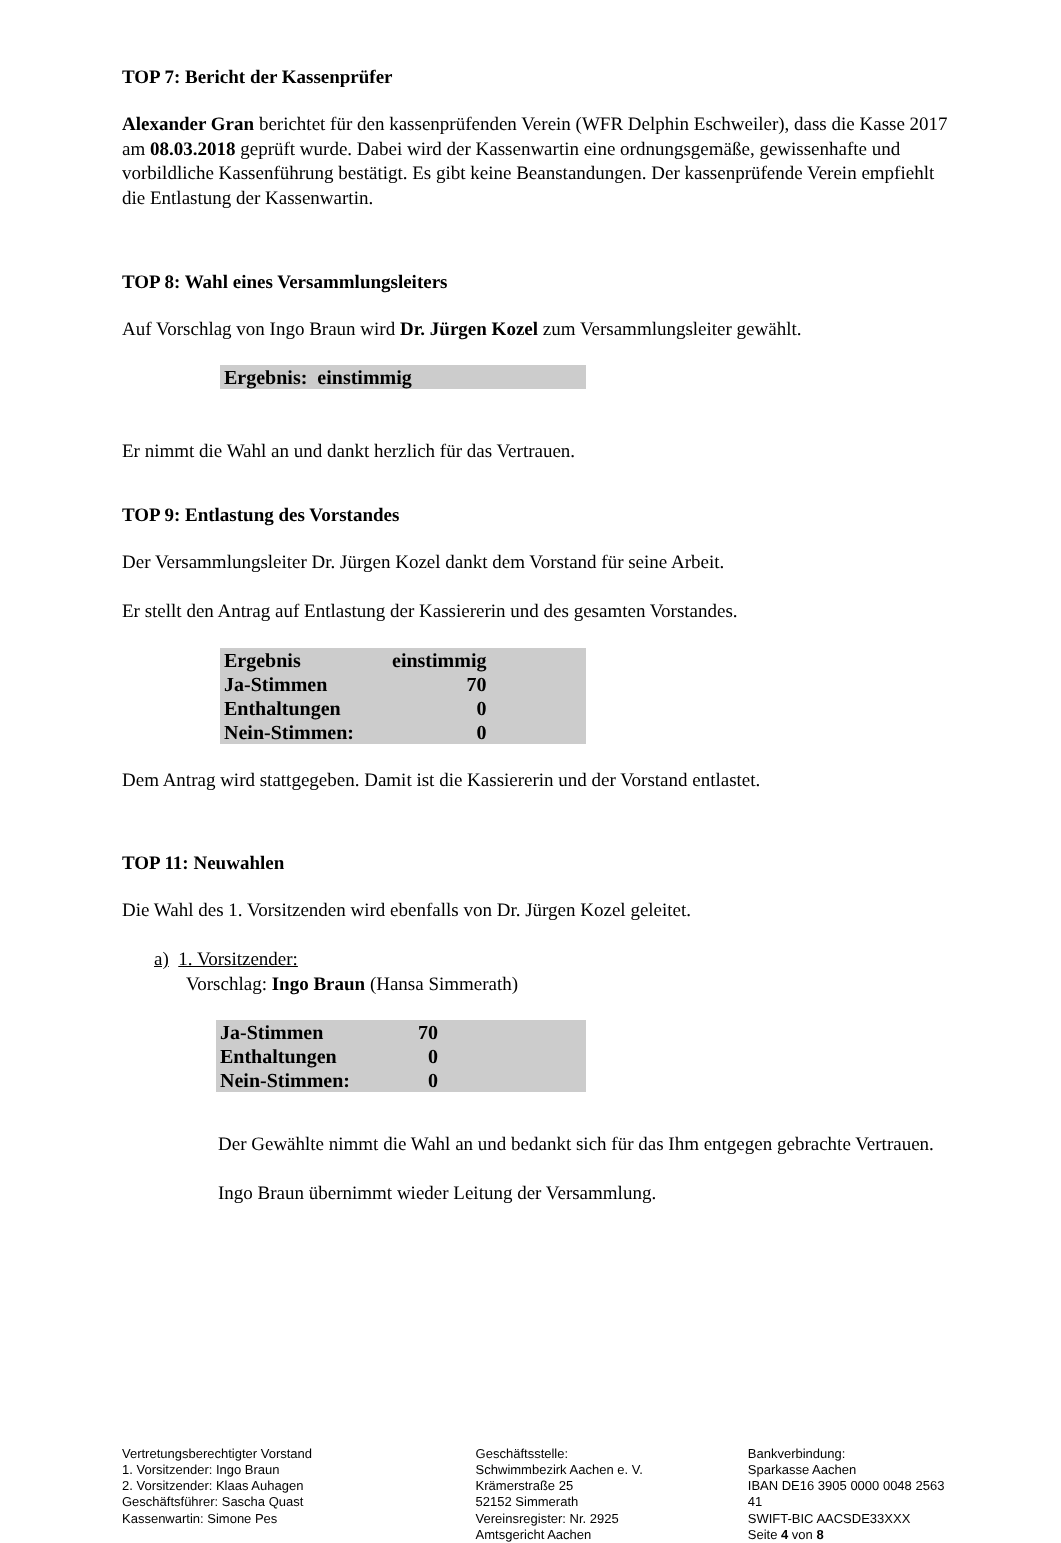TOP 7: Bericht der Kassenprüfer
Alexander Gran berichtet für den kassenprüfenden Verein (WFR Delphin Eschweiler), dass die Kasse 2017 am 08.03.2018 geprüft wurde. Dabei wird der Kassenwartin eine ordnungsgemäße, gewissenhafte und vorbildliche Kassenführung bestätigt. Es gibt keine Beanstandungen. Der kassenprüfende Verein empfiehlt die Entlastung der Kassenwartin.
TOP 8: Wahl eines Versammlungsleiters
Auf Vorschlag von Ingo Braun wird Dr. Jürgen Kozel zum Versammlungsleiter gewählt.
| Ergebnis: einstimmig |
Er nimmt die Wahl an und dankt herzlich für das Vertrauen.
TOP 9: Entlastung des Vorstandes
Der Versammlungsleiter Dr. Jürgen Kozel dankt dem Vorstand für seine Arbeit.
Er stellt den Antrag auf Entlastung der Kassiererin und des gesamten Vorstandes.
| Ergebnis | einstimmig | |
| Ja-Stimmen | 70 | |
| Enthaltungen | 0 | |
| Nein-Stimmen: | 0 | |
Dem Antrag wird stattgegeben. Damit ist die Kassiererin und der Vorstand entlastet.
TOP 11: Neuwahlen
Die Wahl des 1. Vorsitzenden wird ebenfalls von Dr. Jürgen Kozel geleitet.
a) 1. Vorsitzender:
Vorschlag: Ingo Braun (Hansa Simmerath)
| Ja-Stimmen | 70 | |
| Enthaltungen | 0 | |
| Nein-Stimmen: | 0 | |
Der Gewählte nimmt die Wahl an und bedankt sich für das Ihm entgegen gebrachte Vertrauen.
Ingo Braun übernimmt wieder Leitung der Versammlung.
Vertretungsberechtigter Vorstand
1. Vorsitzender: Ingo Braun
2. Vorsitzender: Klaas Auhagen
Geschäftsführer: Sascha Quast
Kassenwartin: Simone Pes
Geschäftsstelle:
Schwimmbezirk Aachen e. V.
Krämerstraße 25
52152 Simmerath
Vereinsregister: Nr. 2925
Amtsgericht Aachen
Bankverbindung:
Sparkasse Aachen
IBAN DE16 3905 0000 0048 2563 41
SWIFT-BIC AACSDE33XXX
Seite 4 von 8